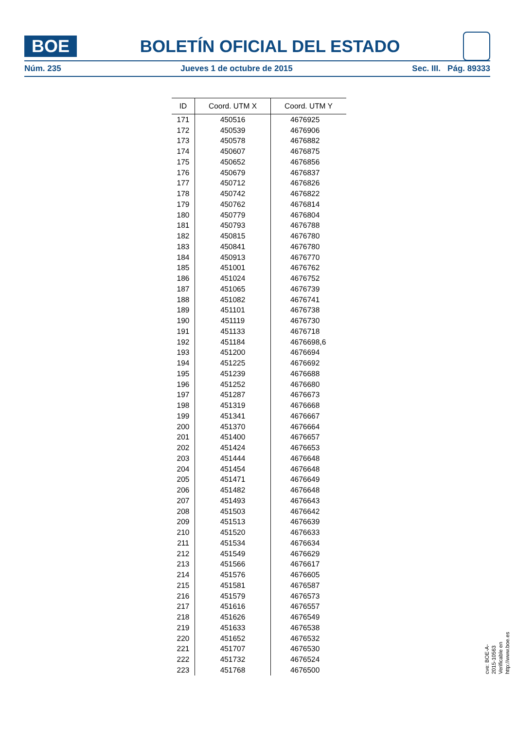BOE
BOLETÍN OFICIAL DEL ESTADO
Núm. 235 Jueves 1 de octubre de 2015 Sec. III. Pág. 89333
| ID | Coord. UTM X | Coord. UTM Y |
| --- | --- | --- |
| 171 | 450516 | 4676925 |
| 172 | 450539 | 4676906 |
| 173 | 450578 | 4676882 |
| 174 | 450607 | 4676875 |
| 175 | 450652 | 4676856 |
| 176 | 450679 | 4676837 |
| 177 | 450712 | 4676826 |
| 178 | 450742 | 4676822 |
| 179 | 450762 | 4676814 |
| 180 | 450779 | 4676804 |
| 181 | 450793 | 4676788 |
| 182 | 450815 | 4676780 |
| 183 | 450841 | 4676780 |
| 184 | 450913 | 4676770 |
| 185 | 451001 | 4676762 |
| 186 | 451024 | 4676752 |
| 187 | 451065 | 4676739 |
| 188 | 451082 | 4676741 |
| 189 | 451101 | 4676738 |
| 190 | 451119 | 4676730 |
| 191 | 451133 | 4676718 |
| 192 | 451184 | 4676698,6 |
| 193 | 451200 | 4676694 |
| 194 | 451225 | 4676692 |
| 195 | 451239 | 4676688 |
| 196 | 451252 | 4676680 |
| 197 | 451287 | 4676673 |
| 198 | 451319 | 4676668 |
| 199 | 451341 | 4676667 |
| 200 | 451370 | 4676664 |
| 201 | 451400 | 4676657 |
| 202 | 451424 | 4676653 |
| 203 | 451444 | 4676648 |
| 204 | 451454 | 4676648 |
| 205 | 451471 | 4676649 |
| 206 | 451482 | 4676648 |
| 207 | 451493 | 4676643 |
| 208 | 451503 | 4676642 |
| 209 | 451513 | 4676639 |
| 210 | 451520 | 4676633 |
| 211 | 451534 | 4676634 |
| 212 | 451549 | 4676629 |
| 213 | 451566 | 4676617 |
| 214 | 451576 | 4676605 |
| 215 | 451581 | 4676587 |
| 216 | 451579 | 4676573 |
| 217 | 451616 | 4676557 |
| 218 | 451626 | 4676549 |
| 219 | 451633 | 4676538 |
| 220 | 451652 | 4676532 |
| 221 | 451707 | 4676530 |
| 222 | 451732 | 4676524 |
| 223 | 451768 | 4676500 |
cve: BOE-A-2015-10563
Verificable en http://www.boe.es